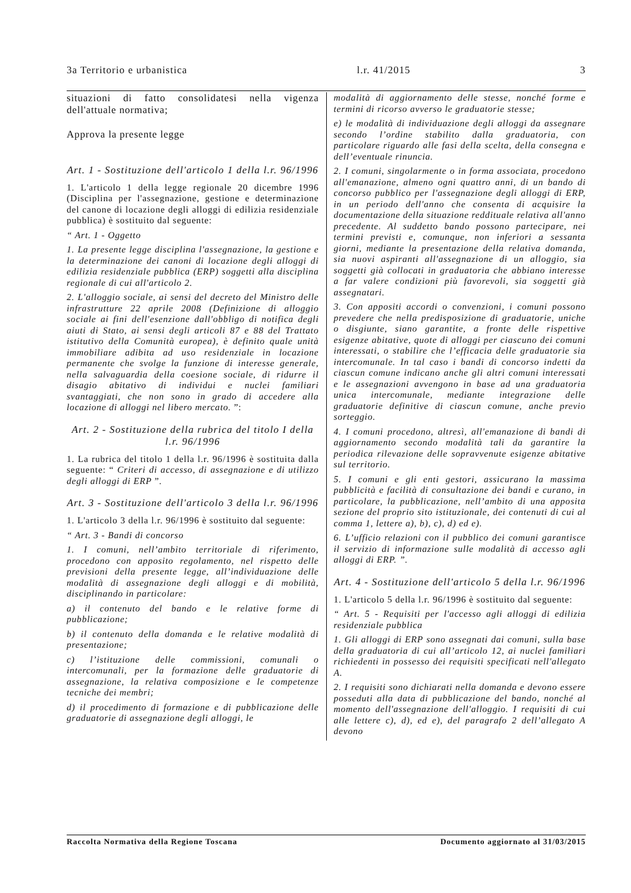3a Territorio e urbanistica l.r. 41/2015 3
situazioni di fatto consolidatesi nella vigenza dell'attuale normativa;
Approva la presente legge
Art. 1 - Sostituzione dell'articolo 1 della l.r. 96/1996
1. L'articolo 1 della legge regionale 20 dicembre 1996 (Disciplina per l'assegnazione, gestione e determinazione del canone di locazione degli alloggi di edilizia residenziale pubblica) è sostituito dal seguente:
“ Art. 1 - Oggetto
1. La presente legge disciplina l'assegnazione, la gestione e la determinazione dei canoni di locazione degli alloggi di edilizia residenziale pubblica (ERP) soggetti alla disciplina regionale di cui all'articolo 2.
2. L'alloggio sociale, ai sensi del decreto del Ministro delle infrastrutture 22 aprile 2008 (Definizione di alloggio sociale ai fini dell'esenzione dall'obbligo di notifica degli aiuti di Stato, ai sensi degli articoli 87 e 88 del Trattato istitutivo della Comunità europea), è definito quale unità immobiliare adibita ad uso residenziale in locazione permanente che svolge la funzione di interesse generale, nella salvaguardia della coesione sociale, di ridurre il disagio abitativo di individui e nuclei familiari svantaggiati, che non sono in grado di accedere alla locazione di alloggi nel libero mercato. ”:
Art. 2 - Sostituzione della rubrica del titolo I della l.r. 96/1996
1. La rubrica del titolo 1 della l.r. 96/1996 è sostituita dalla seguente: “ Criteri di accesso, di assegnazione e di utilizzo degli alloggi di ERP ”.
Art. 3 - Sostituzione dell'articolo 3 della l.r. 96/1996
1. L'articolo 3 della l.r. 96/1996 è sostituito dal seguente:
“ Art. 3 - Bandi di concorso
1. I comuni, nell’ambito territoriale di riferimento, procedono con apposito regolamento, nel rispetto delle previsioni della presente legge, all’individuazione delle modalità di assegnazione degli alloggi e di mobilità, disciplinando in particolare:
a) il contenuto del bando e le relative forme di pubblicazione;
b) il contenuto della domanda e le relative modalità di presentazione;
c) l’istituzione delle commissioni, comunali o intercomunali, per la formazione delle graduatorie di assegnazione, la relativa composizione e le competenze tecniche dei membri;
d) il procedimento di formazione e di pubblicazione delle graduatorie di assegnazione degli alloggi, le
modalità di aggiornamento delle stesse, nonché forme e termini di ricorso avverso le graduatorie stesse;
e) le modalità di individuazione degli alloggi da assegnare secondo l’ordine stabilito dalla graduatoria, con particolare riguardo alle fasi della scelta, della consegna e dell’eventuale rinuncia.
2. I comuni, singolarmente o in forma associata, procedono all'emanazione, almeno ogni quattro anni, di un bando di concorso pubblico per l'assegnazione degli alloggi di ERP, in un periodo dell'anno che consenta di acquisire la documentazione della situazione reddituale relativa all'anno precedente. Al suddetto bando possono partecipare, nei termini previsti e, comunque, non inferiori a sessanta giorni, mediante la presentazione della relativa domanda, sia nuovi aspiranti all'assegnazione di un alloggio, sia soggetti già collocati in graduatoria che abbiano interesse a far valere condizioni più favorevoli, sia soggetti già assegnatari.
3. Con appositi accordi o convenzioni, i comuni possono prevedere che nella predisposizione di graduatorie, uniche o disgiunte, siano garantite, a fronte delle rispettive esigenze abitative, quote di alloggi per ciascuno dei comuni interessati, o stabilire che l’efficacia delle graduatorie sia intercomunale. In tal caso i bandi di concorso indetti da ciascun comune indicano anche gli altri comuni interessati e le assegnazioni avvengono in base ad una graduatoria unica intercomunale, mediante integrazione delle graduatorie definitive di ciascun comune, anche previo sorteggio.
4. I comuni procedono, altresì, all'emanazione di bandi di aggiornamento secondo modalità tali da garantire la periodica rilevazione delle sopravvenute esigenze abitative sul territorio.
5. I comuni e gli enti gestori, assicurano la massima pubblicità e facilità di consultazione dei bandi e curano, in particolare, la pubblicazione, nell’ambito di una apposita sezione del proprio sito istituzionale, dei contenuti di cui al comma 1, lettere a), b), c), d) ed e).
6. L’ufficio relazioni con il pubblico dei comuni garantisce il servizio di informazione sulle modalità di accesso agli alloggi di ERP. ”.
Art. 4 - Sostituzione dell'articolo 5 della l.r. 96/1996
1. L'articolo 5 della l.r. 96/1996 è sostituito dal seguente:
“ Art. 5 - Requisiti per l'accesso agli alloggi di edilizia residenziale pubblica
1. Gli alloggi di ERP sono assegnati dai comuni, sulla base della graduatoria di cui all’articolo 12, ai nuclei familiari richiedenti in possesso dei requisiti specificati nell'allegato A.
2. I requisiti sono dichiarati nella domanda e devono essere posseduti alla data di pubblicazione del bando, nonché al momento dell'assegnazione dell'alloggio. I requisiti di cui alle lettere c), d), ed e), del paragrafo 2 dell’allegato A devono
Raccolta Normativa della Regione Toscana Documento aggiornato al 31/03/2015